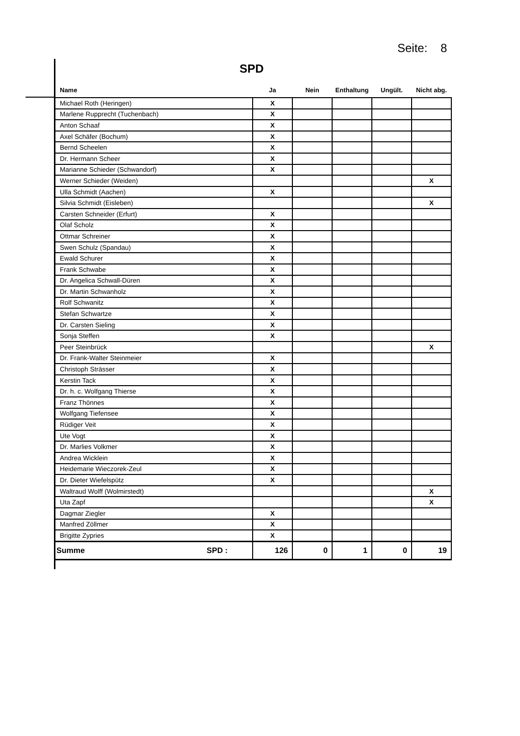Seite: 8
SPD
| Name | Ja | Nein | Enthaltung | Ungült. | Nicht abg. |
| --- | --- | --- | --- | --- | --- |
| Michael Roth (Heringen) | X | | | | |
| Marlene Rupprecht (Tuchenbach) | X | | | | |
| Anton Schaaf | X | | | | |
| Axel Schäfer (Bochum) | X | | | | |
| Bernd Scheelen | X | | | | |
| Dr. Hermann Scheer | X | | | | |
| Marianne Schieder (Schwandorf) | X | | | | |
| Werner Schieder (Weiden) | | | | | X |
| Ulla Schmidt (Aachen) | X | | | | |
| Silvia Schmidt (Eisleben) | | | | | X |
| Carsten Schneider (Erfurt) | X | | | | |
| Olaf Scholz | X | | | | |
| Ottmar Schreiner | X | | | | |
| Swen Schulz (Spandau) | X | | | | |
| Ewald Schurer | X | | | | |
| Frank Schwabe | X | | | | |
| Dr. Angelica Schwall-Düren | X | | | | |
| Dr. Martin Schwanholz | X | | | | |
| Rolf Schwanitz | X | | | | |
| Stefan Schwartze | X | | | | |
| Dr. Carsten Sieling | X | | | | |
| Sonja Steffen | X | | | | |
| Peer Steinbrück | | | | | X |
| Dr. Frank-Walter Steinmeier | X | | | | |
| Christoph Strässer | X | | | | |
| Kerstin Tack | X | | | | |
| Dr. h. c. Wolfgang Thierse | X | | | | |
| Franz Thönnes | X | | | | |
| Wolfgang Tiefensee | X | | | | |
| Rüdiger Veit | X | | | | |
| Ute Vogt | X | | | | |
| Dr. Marlies Volkmer | X | | | | |
| Andrea Wicklein | X | | | | |
| Heidemarie Wieczorek-Zeul | X | | | | |
| Dr. Dieter Wiefelspütz | X | | | | |
| Waltraud Wolff (Wolmirstedt) | | | | | X |
| Uta Zapf | | | | | X |
| Dagmar Ziegler | X | | | | |
| Manfred Zöllmer | X | | | | |
| Brigitte Zypries | X | | | | |
| Summe SPD : | 126 | 0 | 1 | 0 | 19 |